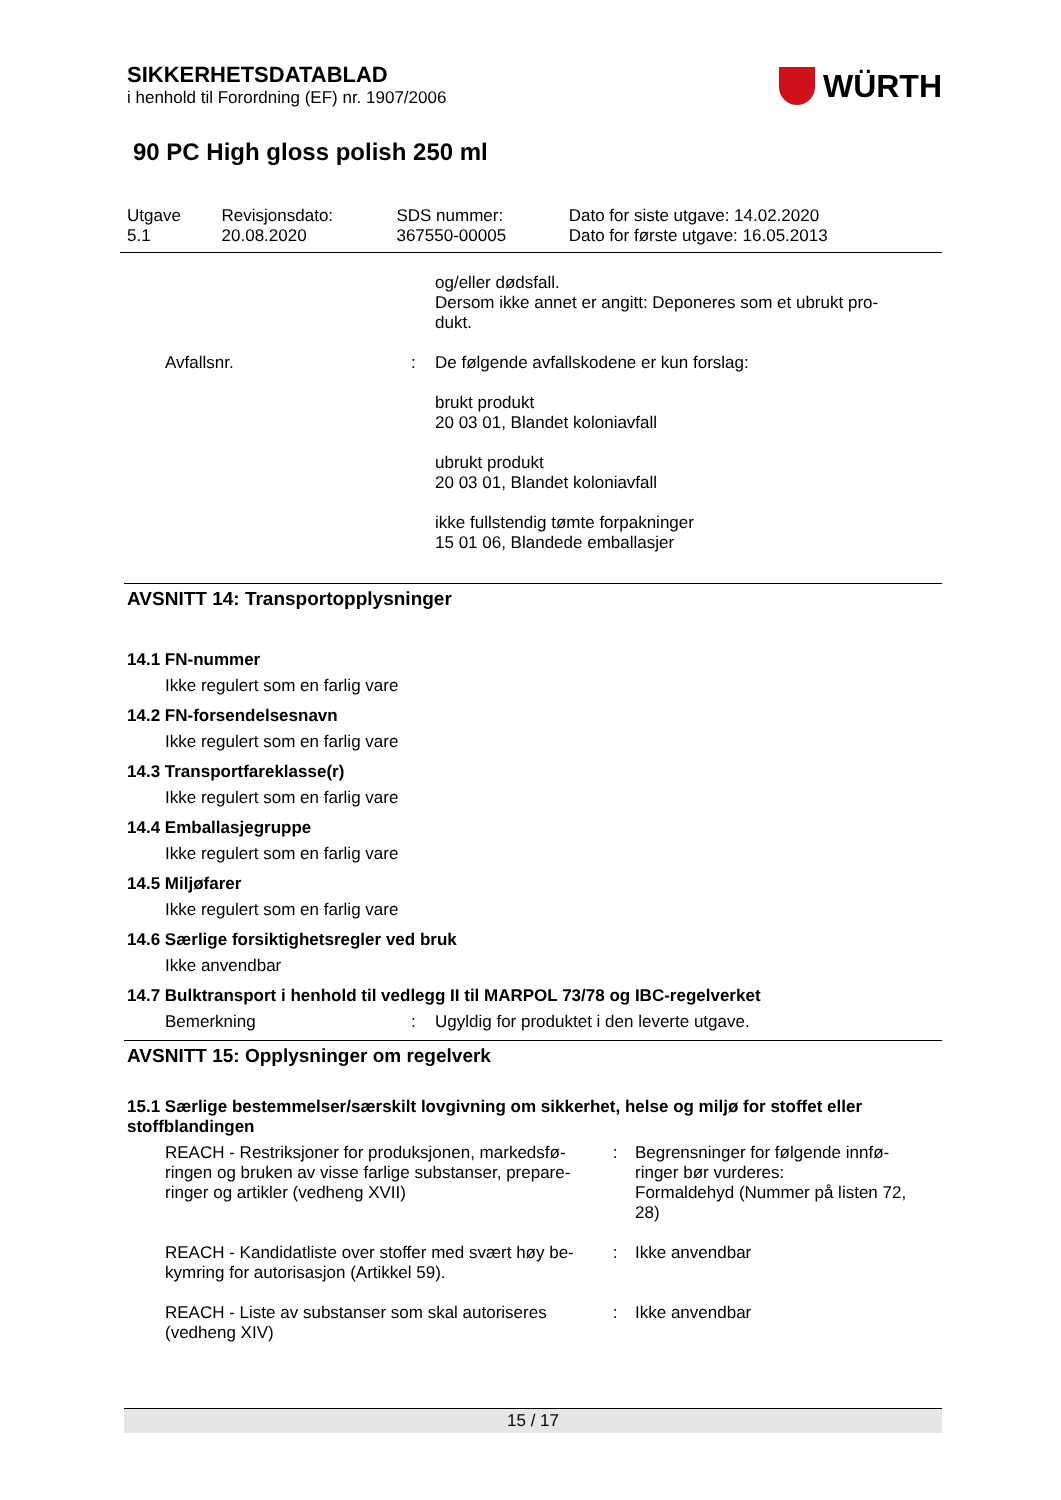SIKKERHETSDATABLAD
i henhold til Forordning (EF) nr. 1907/2006
WÜRTH
90 PC High gloss polish 250 ml
| Utgave 5.1 | Revisjonsdato: 20.08.2020 | SDS nummer: 367550-00005 | Dato for siste utgave: 14.02.2020 Dato for første utgave: 16.05.2013 |
og/eller dødsfall.
Dersom ikke annet er angitt: Deponeres som et ubrukt pro-
dukt.
Avfallsnr. : De følgende avfallskodene er kun forslag:
brukt produkt
20 03 01, Blandet koloniavfall
ubrukt produkt
20 03 01, Blandet koloniavfall
ikke fullstendig tømte forpakninger
15 01 06, Blandede emballasjer
AVSNITT 14: Transportopplysninger
14.1 FN-nummer
Ikke regulert som en farlig vare
14.2 FN-forsendelsesnavn
Ikke regulert som en farlig vare
14.3 Transportfareklasse(r)
Ikke regulert som en farlig vare
14.4 Emballasjegruppe
Ikke regulert som en farlig vare
14.5 Miljøfarer
Ikke regulert som en farlig vare
14.6 Særlige forsiktighetsregler ved bruk
Ikke anvendbar
14.7 Bulktransport i henhold til vedlegg II til MARPOL 73/78 og IBC-regelverket
Bemerkning : Ugyldig for produktet i den leverte utgave.
AVSNITT 15: Opplysninger om regelverk
15.1 Særlige bestemmelser/særskilt lovgivning om sikkerhet, helse og miljø for stoffet eller stoffblandingen
REACH - Restriksjoner for produksjonen, markedsfø-ringen og bruken av visse farlige substanser, prepare-ringer og artikler (vedheng XVII)
: Begrensninger for følgende innfø-ringer bør vurderes:
Formaldehyd (Nummer på listen 72, 28)
REACH - Kandidatliste over stoffer med svært høy be-kymring for autorisasjon (Artikkel 59).
: Ikke anvendbar
REACH - Liste av substanser som skal autoriseres (vedheng XIV)
: Ikke anvendbar
15 / 17